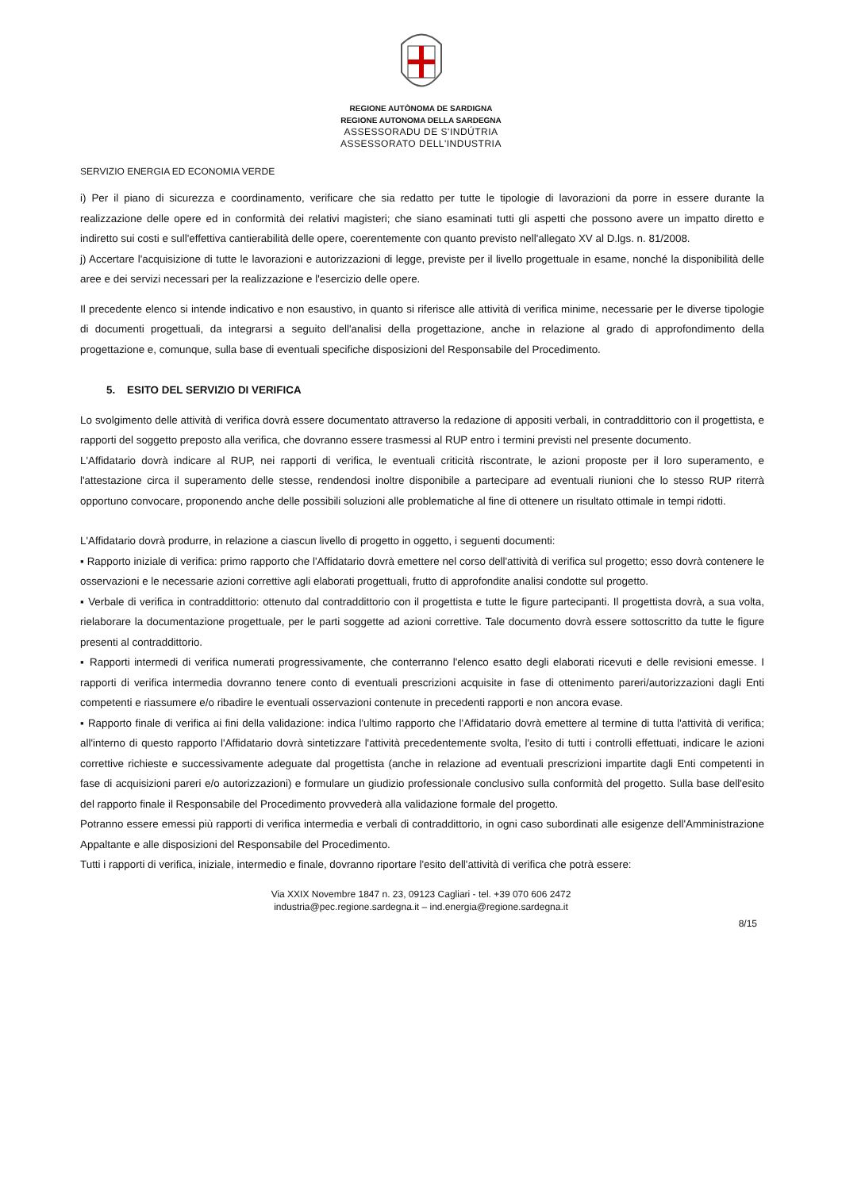REGIONE AUTÒNOMA DE SARDIGNA
REGIONE AUTONOMA DELLA SARDEGNA
ASSESSORADU DE S'INDÚTRIA
ASSESSORATO DELL'INDUSTRIA
SERVIZIO ENERGIA ED ECONOMIA VERDE
i) Per il piano di sicurezza e coordinamento, verificare che sia redatto per tutte le tipologie di lavorazioni da porre in essere durante la realizzazione delle opere ed in conformità dei relativi magisteri; che siano esaminati tutti gli aspetti che possono avere un impatto diretto e indiretto sui costi e sull'effettiva cantierabilità delle opere, coerentemente con quanto previsto nell'allegato XV al D.lgs. n. 81/2008.
j) Accertare l'acquisizione di tutte le lavorazioni e autorizzazioni di legge, previste per il livello progettuale in esame, nonché la disponibilità delle aree e dei servizi necessari per la realizzazione e l'esercizio delle opere.
Il precedente elenco si intende indicativo e non esaustivo, in quanto si riferisce alle attività di verifica minime, necessarie per le diverse tipologie di documenti progettuali, da integrarsi a seguito dell'analisi della progettazione, anche in relazione al grado di approfondimento della progettazione e, comunque, sulla base di eventuali specifiche disposizioni del Responsabile del Procedimento.
5. ESITO DEL SERVIZIO DI VERIFICA
Lo svolgimento delle attività di verifica dovrà essere documentato attraverso la redazione di appositi verbali, in contraddittorio con il progettista, e rapporti del soggetto preposto alla verifica, che dovranno essere trasmessi al RUP entro i termini previsti nel presente documento.
L'Affidatario dovrà indicare al RUP, nei rapporti di verifica, le eventuali criticità riscontrate, le azioni proposte per il loro superamento, e l'attestazione circa il superamento delle stesse, rendendosi inoltre disponibile a partecipare ad eventuali riunioni che lo stesso RUP riterrà opportuno convocare, proponendo anche delle possibili soluzioni alle problematiche al fine di ottenere un risultato ottimale in tempi ridotti.
L'Affidatario dovrà produrre, in relazione a ciascun livello di progetto in oggetto, i seguenti documenti:
▪ Rapporto iniziale di verifica: primo rapporto che l'Affidatario dovrà emettere nel corso dell'attività di verifica sul progetto; esso dovrà contenere le osservazioni e le necessarie azioni correttive agli elaborati progettuali, frutto di approfondite analisi condotte sul progetto.
▪ Verbale di verifica in contraddittorio: ottenuto dal contraddittorio con il progettista e tutte le figure partecipanti. Il progettista dovrà, a sua volta, rielaborare la documentazione progettuale, per le parti soggette ad azioni correttive. Tale documento dovrà essere sottoscritto da tutte le figure presenti al contraddittorio.
▪ Rapporti intermedi di verifica numerati progressivamente, che conterranno l'elenco esatto degli elaborati ricevuti e delle revisioni emesse. I rapporti di verifica intermedia dovranno tenere conto di eventuali prescrizioni acquisite in fase di ottenimento pareri/autorizzazioni dagli Enti competenti e riassumere e/o ribadire le eventuali osservazioni contenute in precedenti rapporti e non ancora evase.
▪ Rapporto finale di verifica ai fini della validazione: indica l'ultimo rapporto che l'Affidatario dovrà emettere al termine di tutta l'attività di verifica; all'interno di questo rapporto l'Affidatario dovrà sintetizzare l'attività precedentemente svolta, l'esito di tutti i controlli effettuati, indicare le azioni correttive richieste e successivamente adeguate dal progettista (anche in relazione ad eventuali prescrizioni impartite dagli Enti competenti in fase di acquisizioni pareri e/o autorizzazioni) e formulare un giudizio professionale conclusivo sulla conformità del progetto. Sulla base dell'esito del rapporto finale il Responsabile del Procedimento provvederà alla validazione formale del progetto.
Potranno essere emessi più rapporti di verifica intermedia e verbali di contraddittorio, in ogni caso subordinati alle esigenze dell'Amministrazione Appaltante e alle disposizioni del Responsabile del Procedimento.
Tutti i rapporti di verifica, iniziale, intermedio e finale, dovranno riportare l'esito dell'attività di verifica che potrà essere:
Via XXIX Novembre 1847 n. 23, 09123 Cagliari - tel. +39 070 606 2472
industria@pec.regione.sardegna.it – ind.energia@regione.sardegna.it
8/15